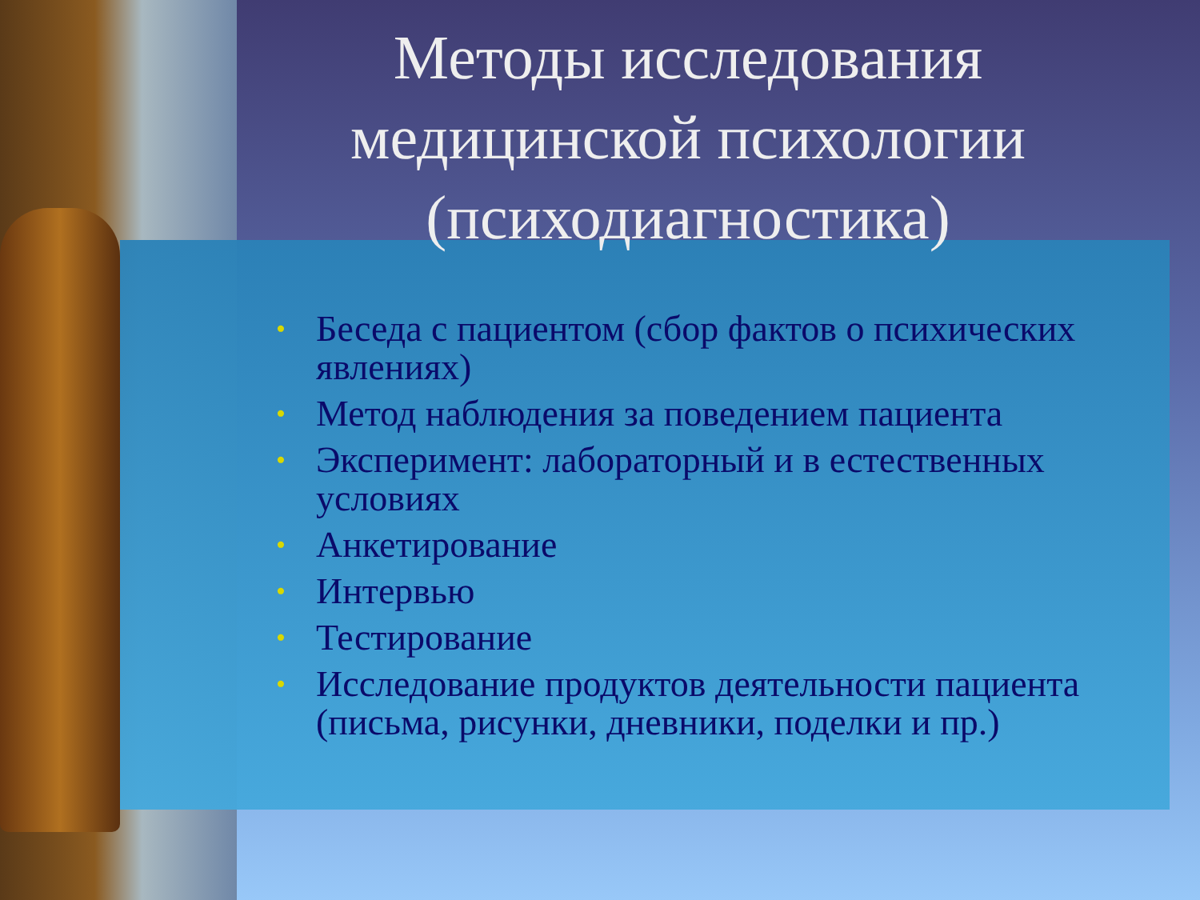Методы исследования медицинской психологии (психодиагностика)
• Беседа с пациентом (сбор фактов о психических явлениях)
• Метод наблюдения за поведением пациента
• Эксперимент: лабораторный и в естественных условиях
• Анкетирование
• Интервью
• Тестирование
• Исследование продуктов деятельности пациента (письма, рисунки, дневники, поделки и пр.)